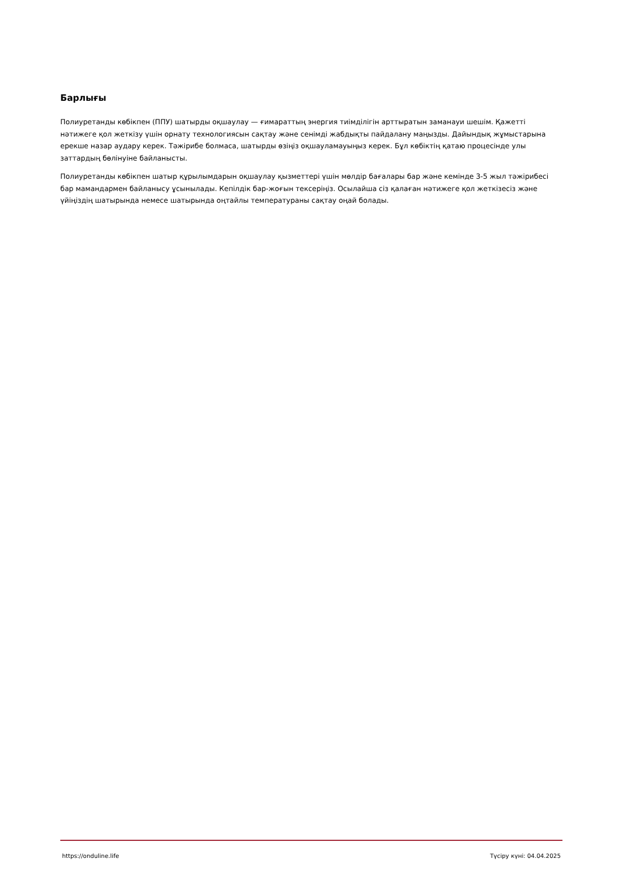Барлығы
Полиуретанды көбікпен (ППУ) шатырды оқшаулау — ғимараттың энергия тиімділігін арттыратын заманауи шешім. Қажетті нәтижеге қол жеткізу үшін орнату технологиясын сақтау және сенімді жабдықты пайдалану маңызды. Дайындық жұмыстарына ерекше назар аудару керек. Тәжірибе болмаса, шатырды өзіңіз оқшауламауыңыз керек. Бұл көбіктің қатаю процесінде улы заттардың бөлінуіне байланысты.
Полиуретанды көбікпен шатыр құрылымдарын оқшаулау қызметтері үшін мөлдір бағалары бар және кемінде 3-5 жыл тәжірибесі бар мамандармен байланысу ұсынылады. Кепілдік бар-жоғын тексеріңіз. Осылайша сіз қалаған нәтижеге қол жеткізесіз және үйіңіздің шатырында немесе шатырында оңтайлы температураны сақтау оңай болады.
https://onduline.life Түсіру күні: 04.04.2025